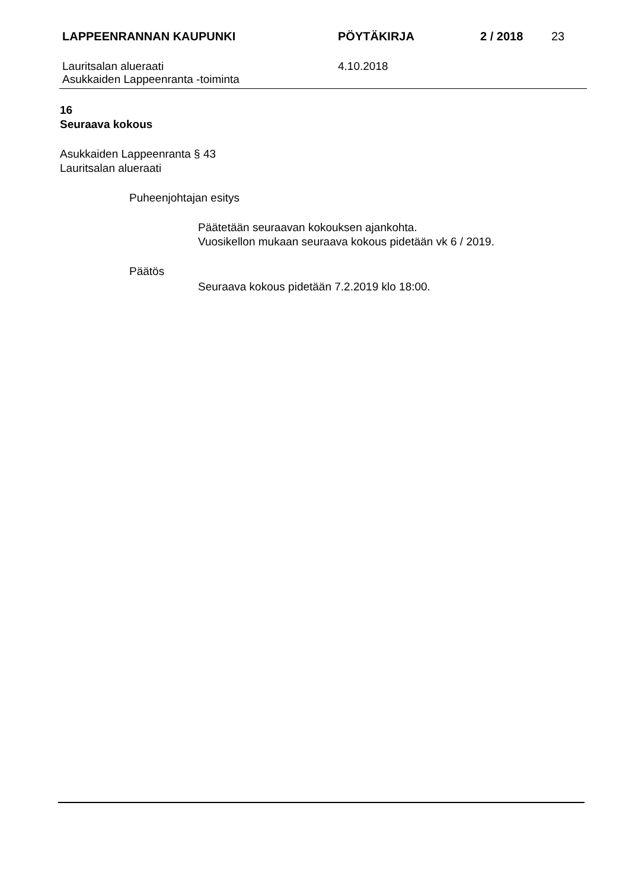LAPPEENRANNAN KAUPUNKI PÖYTÄKIRJA 2 / 2018 23
Lauritsalan alueraati
Asukkaiden Lappeenranta -toiminta
4.10.2018
16
Seuraava kokous
Asukkaiden Lappeenranta § 43
Lauritsalan alueraati
Puheenjohtajan esitys
Päätetään seuraavan kokouksen ajankohta.
Vuosikellon mukaan seuraava kokous pidetään vk 6 / 2019.
Päätös
Seuraava kokous pidetään 7.2.2019 klo 18:00.